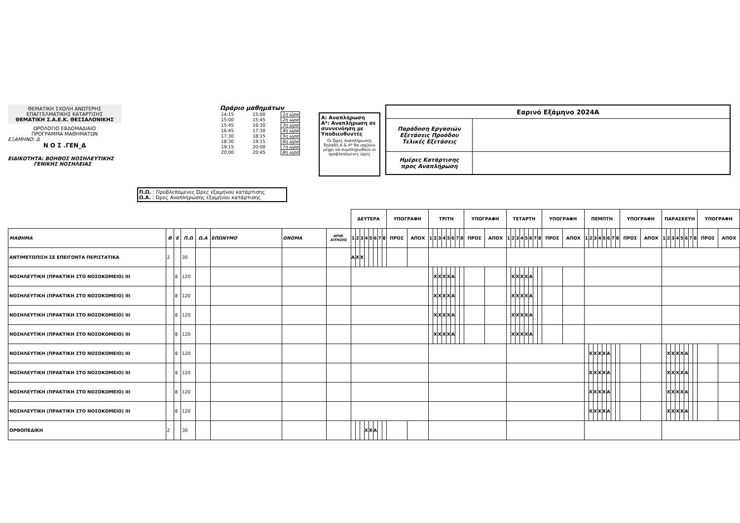ΘΕΜΑΤΙΚΗ ΣΧΟΛΗ ΑΝΩΤΕΡΗΣ
ΕΠΑΓΓΕΛΜΑΤΙΚΗΣ ΚΑΤΑΡΤΙΣΗΣ
ΘΕΜΑΤΙΚΗ Σ.Α.Ε.Κ. ΘΕΣΣΑΛΟΝΙΚΗΣ
ΩΡΟΛΟΓΙΟ ΕΒΔΟΜΑΔΙΑΙΟ
ΠΡΟΓΡΑΜΜΑ ΜΑΘΗΜΑΤΩΝ
ΕΞΑΜΗΝΟ: Δ
Ν Ο Σ .ΓΕΝ_Δ
ΕΙΔΙΚΟΤΗΤΑ: ΒΟΗΘΟΣ ΝΟΣΗΛΕΥΤΙΚΗΣ
ΓΕΝΙΚΗΣ ΝΟΣΗΛΕΙΑΣ
Ωράριο μαθημάτων
| 14:15 | 15:00 | 1η ώρα |
| 15:00 | 15:45 | 2η ώρα |
| 15:45 | 16:30 | 3η ώρα |
| 16:45 | 17:30 | 4η ώρα |
| 17:30 | 18:15 | 5η ώρα |
| 18:30 | 19:15 | 6η ώρα |
| 19:15 | 20:00 | 7η ώρα |
| 20:00 | 20:45 | 8η ώρα |
Α: Αναπλήρωση
Α*: Αναπλήρωση σε συννενόηση με Υποδιευθυντές
Οι Ώρες Αναπλήρωσης δηλαδή Α & Α* θα ισχύουν μέχρι να συμπληρωθούν οι προβλεπόμενες ώρες
| Εαρινό Εξάμηνο 2024Α | |
| --- | --- |
| Παράδοση Εργασιών Εξετάσεις Προόδου Τελικές Εξετάσεις | |
| Ημέρες Κατάρτισης προς Αναπλήρωση | |
Π.Ω. : Προβλεπόμενες Ώρες εξαμήνου κατάρτισης
Ω.Α. : Ώρες Αναπλήρωσης εξαμήνου κατάρτισης
| | | | | | | | | ΔΕΥΤΕΡΑ | | | | | | | | ΥΠΟΓΡΑΦΗ | | ΤΡΙΤΗ | | | | | | | | ΥΠΟΓΡΑΦΗ | | ΤΕΤΑΡΤΗ | | | | | | | | ΥΠΟΓΡΑΦΗ | | ΠΕΜΠΤΗ | | | | | | | | ΥΠΟΓΡΑΦΗ | | ΠΑΡΑΣΚΕΥΗ | | | | | | | | ΥΠΟΓΡΑΦΗ | |
| --- | --- | --- | --- | --- | --- | --- | --- | --- | --- | --- | --- | --- | --- | --- | --- | --- | --- | --- | --- | --- | --- | --- | --- | --- | --- | --- | --- | --- | --- | --- | --- | --- | --- | --- | --- | --- | --- | --- | --- | --- | --- | --- | --- | --- | --- | --- | --- | --- | --- | --- | --- | --- | --- | --- | --- | --- | --- |
| ΜΑΘΗΜΑ | Θ | Ε | Π.Ω | Ω.Α | ΕΠΩΝΥΜΟ | ΟΝΟΜΑ | ΑΡΙΘ. ΑΙΤΗΣΗΣ | 1 | 2 | 3 | 4 | 5 | 6 | 7 | 8 | ΠΡΟΣ | ΑΠΟΧ | 1 | 2 | 3 | 4 | 5 | 6 | 7 | 8 | ΠΡΟΣ | ΑΠΟΧ | 1 | 2 | 3 | 4 | 5 | 6 | 7 | 8 | ΠΡΟΣ | ΑΠΟΧ | 1 | 2 | 3 | 4 | 5 | 6 | 7 | 8 | ΠΡΟΣ | ΑΠΟΧ | 1 | 2 | 3 | 4 | 5 | 6 | 7 | 8 | ΠΡΟΣ | ΑΠΟΧ |
| ΑΝΤΙΜΕΤΩΠΙΣΗ ΣΕ ΕΠΕΙΓΟΝΤΑ ΠΕΡΙΣΤΑΤΙΚΑ | 2 | | 30 | | | | | Α | Χ | Χ | | | | | | | | | | | | | | | | | | | | | | | | | | | | | | | | | | | | | | | | | | | | | | | |
| ΝΟΣΗΛΕΥΤΙΚΗ (ΠΡΑΚΤΙΚΗ ΣΤΟ ΝΟΣΟΚΟΜΕΙΟ) ΙΙΙ | | 8 | 120 | | | | | | | | | | | | | | | | Χ | Χ | Χ | Χ | Α | | | | | | Χ | Χ | Χ | Χ | Α | | | | | | | | | | | | | | | | | | | | | | | | |
| ΝΟΣΗΛΕΥΤΙΚΗ (ΠΡΑΚΤΙΚΗ ΣΤΟ ΝΟΣΟΚΟΜΕΙΟ) ΙΙΙ | | 8 | 120 | | | | | | | | | | | | | | | | Χ | Χ | Χ | Χ | Α | | | | | | Χ | Χ | Χ | Χ | Α | | | | | | | | | | | | | | | | | | | | | | | | |
| ΝΟΣΗΛΕΥΤΙΚΗ (ΠΡΑΚΤΙΚΗ ΣΤΟ ΝΟΣΟΚΟΜΕΙΟ) ΙΙΙ | | 8 | 120 | | | | | | | | | | | | | | | | Χ | Χ | Χ | Χ | Α | | | | | | Χ | Χ | Χ | Χ | Α | | | | | | | | | | | | | | | | | | | | | | | | |
| ΝΟΣΗΛΕΥΤΙΚΗ (ΠΡΑΚΤΙΚΗ ΣΤΟ ΝΟΣΟΚΟΜΕΙΟ) ΙΙΙ | | 8 | 120 | | | | | | | | | | | | | | | | Χ | Χ | Χ | Χ | Α | | | | | | Χ | Χ | Χ | Χ | Α | | | | | | | | | | | | | | | | | | | | | | | | |
| ΝΟΣΗΛΕΥΤΙΚΗ (ΠΡΑΚΤΙΚΗ ΣΤΟ ΝΟΣΟΚΟΜΕΙΟ) ΙΙΙ | | 8 | 120 | | | | | | | | | | | | | | | | | | | | | | | | | | | | | | | | | | | | Χ | Χ | Χ | Χ | Α | | | | | | Χ | Χ | Χ | Χ | Α | | | | |
| ΝΟΣΗΛΕΥΤΙΚΗ (ΠΡΑΚΤΙΚΗ ΣΤΟ ΝΟΣΟΚΟΜΕΙΟ) ΙΙΙ | | 8 | 120 | | | | | | | | | | | | | | | | | | | | | | | | | | | | | | | | | | | | Χ | Χ | Χ | Χ | Α | | | | | | Χ | Χ | Χ | Χ | Α | | | | |
| ΝΟΣΗΛΕΥΤΙΚΗ (ΠΡΑΚΤΙΚΗ ΣΤΟ ΝΟΣΟΚΟΜΕΙΟ) ΙΙΙ | | 8 | 120 | | | | | | | | | | | | | | | | | | | | | | | | | | | | | | | | | | | | Χ | Χ | Χ | Χ | Α | | | | | | Χ | Χ | Χ | Χ | Α | | | | |
| ΝΟΣΗΛΕΥΤΙΚΗ (ΠΡΑΚΤΙΚΗ ΣΤΟ ΝΟΣΟΚΟΜΕΙΟ) ΙΙΙ | | 8 | 120 | | | | | | | | | | | | | | | | | | | | | | | | | | | | | | | | | | | | Χ | Χ | Χ | Χ | Α | | | | | | Χ | Χ | Χ | Χ | Α | | | | |
| ΟΡΘΟΠΕΔΙΚΗ | 2 | | 30 | | | | | | | | Χ | Χ | Α | | | | | | | | | | | | | | | | | | | | | | | | | | | | | | | | | | | | | | | | | | | | |